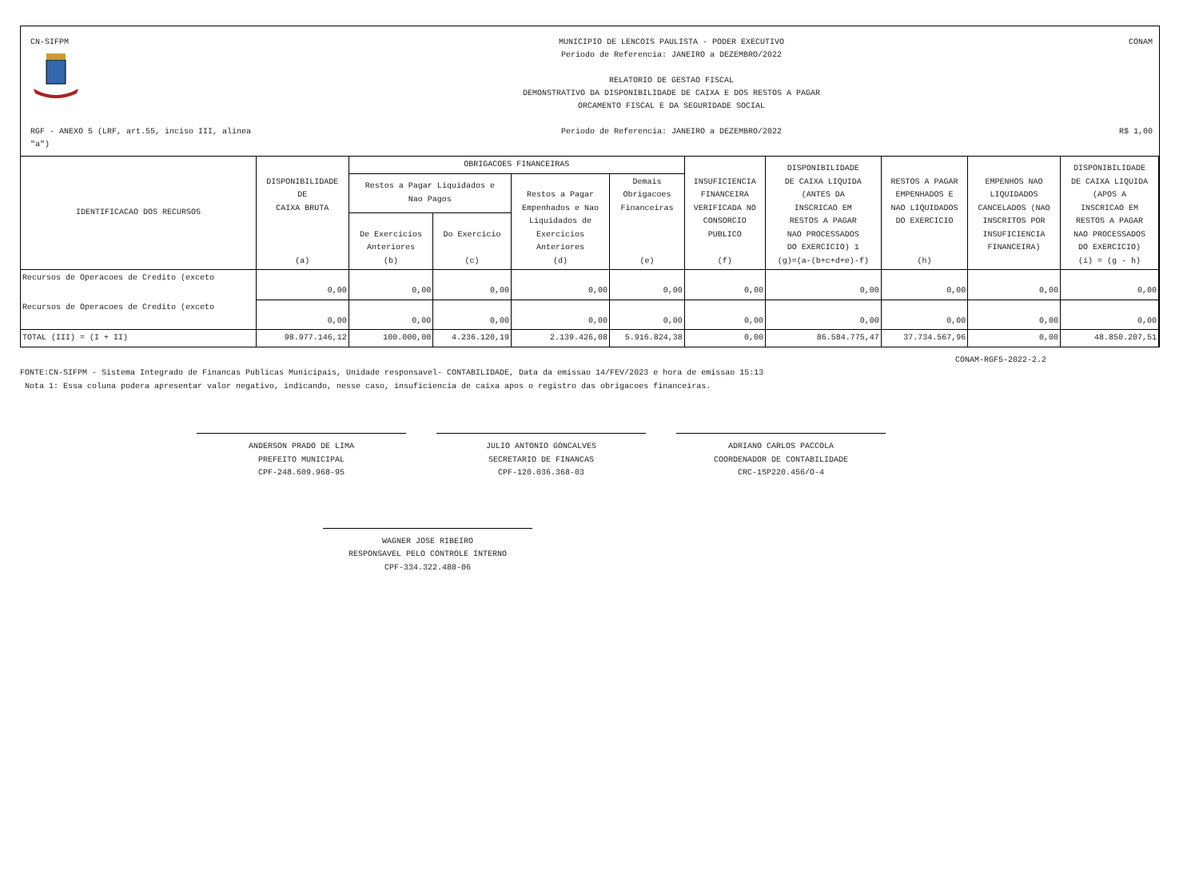CN-SIFPM
MUNICIPIO DE LENCOIS PAULISTA - PODER EXECUTIVO
Periodo de Referencia: JANEIRO a DEZEMBRO/2022
RELATORIO DE GESTAO FISCAL
DEMONSTRATIVO DA DISPONIBILIDADE DE CAIXA E DOS RESTOS A PAGAR
ORCAMENTO FISCAL E DA SEGURIDADE SOCIAL
CONAM
RGF - ANEXO 5 (LRF, art.55, inciso III, alinea "a")
Periodo de Referencia: JANEIRO a DEZEMBRO/2022
R$ 1,00
| IDENTIFICACAO DOS RECURSOS | DISPONIBILIDADE DE CAIXA BRUTA (a) | OBRIGACOES FINANCEIRAS | | | | INSUFICIENCIA FINANCEIRA VERIFICADA NO CONSORCIO PUBLICO (f) | DISPONIBILIDADE DE CAIXA LIQUIDA (ANTES DA INSCRICAO EM RESTOS A PAGAR NAO PROCESSADOS DO EXERCICIO) 1 (g)=(a-(b+c+d+e)-f) | RESTOS A PAGAR EMPENHADOS E NAO LIQUIDADOS DO EXERCICIO (h) | EMPENHOS NAO LIQUIDADOS CANCELADOS (NAO INSCRITOS POR INSUFICIENCIA FINANCEIRA) | DISPONIBILIDADE DE CAIXA LIQUIDA (APOS A INSCRICAO EM RESTOS A PAGAR NAO PROCESSADOS DO EXERCICIO) (i) = (g - h) |
| --- | --- | --- | --- | --- | --- | --- | --- | --- | --- | --- |
| | | Restos a Pagar Liquidados e Nao Pagos | | Restos a Pagar Empenhados e Nao Liquidados de Exercicios Anteriores (d) | Demais Obrigacoes Financeiras (e) | | | | | |
| | | De Exercicios Anteriores (b) | Do Exercicio (c) | | | | | | | |
| Recursos de Operacoes de Credito (exceto | 0,00 | 0,00 | 0,00 | 0,00 | 0,00 | 0,00 | 0,00 | 0,00 | 0,00 | 0,00 |
| Recursos de Operacoes de Credito (exceto | 0,00 | 0,00 | 0,00 | 0,00 | 0,00 | 0,00 | 0,00 | 0,00 | 0,00 | 0,00 |
| TOTAL (III) = (I + II) | 98.977.146,12 | 100.000,00 | 4.236.120,19 | 2.139.426,08 | 5.916.824,38 | 0,00 | 86.584.775,47 | 37.734.567,96 | 0,00 | 48.850.207,51 |
CONAM-RGF5-2022-2.2
FONTE:CN-SIFPM - Sistema Integrado de Financas Publicas Municipais, Unidade responsavel- CONTABILIDADE, Data da emissao 14/FEV/2023 e hora de emissao 15:13
Nota 1: Essa coluna podera apresentar valor negativo, indicando, nesse caso, insuficiencia de caixa apos o registro das obrigacoes financeiras.
ANDERSON PRADO DE LIMA
PREFEITO MUNICIPAL
CPF-248.609.968-95
JULIO ANTONIO GONCALVES
SECRETARIO DE FINANCAS
CPF-120.036.368-03
ADRIANO CARLOS PACCOLA
COORDENADOR DE CONTABILIDADE
CRC-1SP220.456/O-4
WAGNER JOSE RIBEIRO
RESPONSAVEL PELO CONTROLE INTERNO
CPF-334.322.488-06